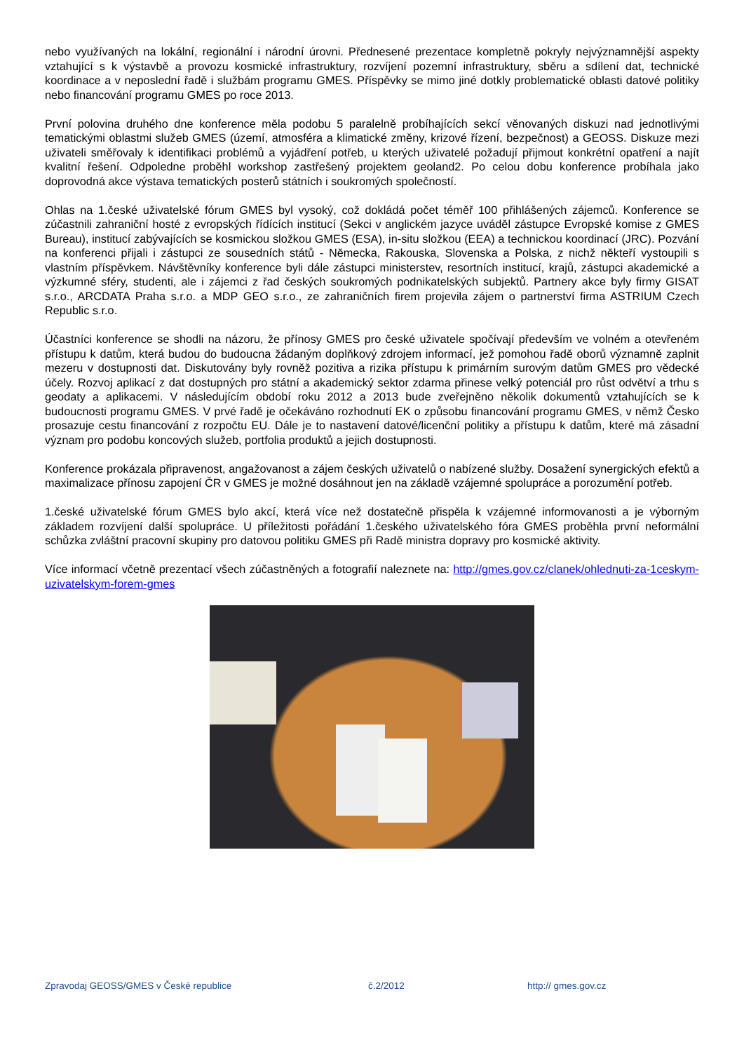nebo využívaných na lokální, regionální i národní úrovni. Přednesené prezentace kompletně pokryly nejvýznamnější aspekty vztahující s k výstavbě a provozu kosmické infrastruktury, rozvíjení pozemní infrastruktury, sběru a sdílení dat, technické koordinace a v neposlední řadě i službám programu GMES. Příspěvky se mimo jiné dotkly problematické oblasti datové politiky nebo financování programu GMES po roce 2013.
První polovina druhého dne konference měla podobu 5 paralelně probíhajících sekcí věnovaných diskuzi nad jednotlivými tematickými oblastmi služeb GMES (území, atmosféra a klimatické změny, krizové řízení, bezpečnost) a GEOSS. Diskuze mezi uživateli směřovaly k identifikaci problémů a vyjádření potřeb, u kterých uživatelé požadují přijmout konkrétní opatření a najít kvalitní řešení. Odpoledne proběhl workshop zastřešený projektem geoland2. Po celou dobu konference probíhala jako doprovodná akce výstava tematických posterů státních i soukromých společností.
Ohlas na 1.české uživatelské fórum GMES byl vysoký, což dokládá počet téměř 100 přihlášených zájemců. Konference se zúčastnili zahraniční hosté z evropských řídících institucí (Sekci v anglickém jazyce uváděl zástupce Evropské komise z GMES Bureau), institucí zabývajících se kosmickou složkou GMES (ESA), in-situ složkou (EEA) a technickou koordinací (JRC). Pozvání na konferenci přijali i zástupci ze sousedních států - Německa, Rakouska, Slovenska a Polska, z nichž někteří vystoupili s vlastním příspěvkem. Návštěvníky konference byli dále zástupci ministerstev, resortních institucí, krajů, zástupci akademické a výzkumné sféry, studenti, ale i zájemci z řad českých soukromých podnikatelských subjektů. Partnery akce byly firmy GISAT s.r.o., ARCDATA Praha s.r.o. a MDP GEO s.r.o., ze zahraničních firem projevila zájem o partnerství firma ASTRIUM Czech Republic s.r.o.
Účastníci konference se shodli na názoru, že přínosy GMES pro české uživatele spočívají především ve volném a otevřeném přístupu k datům, která budou do budoucna žádaným doplňkový zdrojem informací, jež pomohou řadě oborů významně zaplnit mezeru v dostupnosti dat. Diskutovány byly rovněž pozitiva a rizika přístupu k primárním surovým datům GMES pro vědecké účely. Rozvoj aplikací z dat dostupných pro státní a akademický sektor zdarma přinese velký potenciál pro růst odvětví a trhu s geodaty a aplikacemi. V následujícím období roku 2012 a 2013 bude zveřejněno několik dokumentů vztahujících se k budoucnosti programu GMES. V prvé řadě je očekáváno rozhodnutí EK o způsobu financování programu GMES, v němž Česko prosazuje cestu financování z rozpočtu EU. Dále je to nastavení datové/licenční politiky a přístupu k datům, které má zásadní význam pro podobu koncových služeb, portfolia produktů a jejich dostupnosti.
Konference prokázala připravenost, angažovanost a zájem českých uživatelů o nabízené služby. Dosažení synergických efektů a maximalizace přínosu zapojení ČR v GMES je možné dosáhnout jen na základě vzájemné spolupráce a porozumění potřeb.
1.české uživatelské fórum GMES bylo akcí, která více než dostatečně přispěla k vzájemné informovanosti a je výborným základem rozvíjení další spolupráce. U příležitosti pořádání 1.českého uživatelského fóra GMES proběhla první neformální schůzka zvláštní pracovní skupiny pro datovou politiku GMES při Radě ministra dopravy pro kosmické aktivity.
Více informací včetně prezentací všech zúčastněných a fotografií naleznete na: http://gmes.gov.cz/clanek/ohlednuti-za-1ceskym-uzivatelskym-forem-gmes
Zpravodaj GEOSS/GMES v České republice č.2/2012 http:// gmes.gov.cz